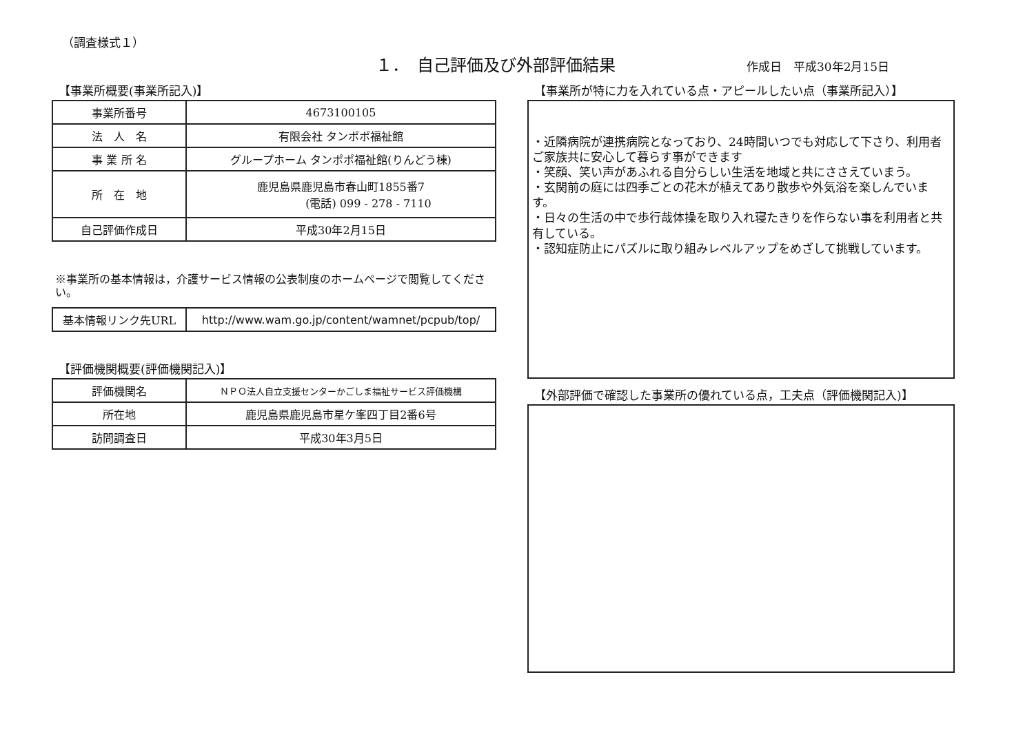（調査様式１）
１．　自己評価及び外部評価結果 作成日　平成30年2月15日
【事業所概要(事業所記入)】
| 事業所番号 | 4673100105 |
| 法 人 名 | 有限会社 タンポポ福祉館 |
| 事 業 所 名 | グループホーム タンポポ福祉館(りんどう棟) |
| 所 在 地 | 鹿児島県鹿児島市春山町1855番7 (電話) 099 - 278 - 7110 |
| 自己評価作成日 | 平成30年2月15日 |
※事業所の基本情報は，介護サービス情報の公表制度のホームページで閲覧してください。
| 基本情報リンク先URL | http://www.wam.go.jp/content/wamnet/pcpub/top/ |
【評価機関概要(評価機関記入)】
| 評価機関名 | ＮＰＯ法人自立支援センターかごしま福祉サービス評価機構 |
| 所在地 | 鹿児島県鹿児島市星ケ峯四丁目2番6号 |
| 訪問調査日 | 平成30年3月5日 |
【事業所が特に力を入れている点・アピールしたい点（事業所記入）】
・近隣病院が連携病院となっており、24時間いつでも対応して下さり、利用者ご家族共に安心して暮らす事ができます
・笑顔、笑い声があふれる自分らしい生活を地域と共にささえていまう。
・玄関前の庭には四季ごとの花木が植えてあり散歩や外気浴を楽しんでいます。
・日々の生活の中で歩行哉体操を取り入れ寝たきりを作らない事を利用者と共有している。
・認知症防止にパズルに取り組みレベルアップをめざして挑戦しています。
【外部評価で確認した事業所の優れている点，工夫点（評価機関記入)】